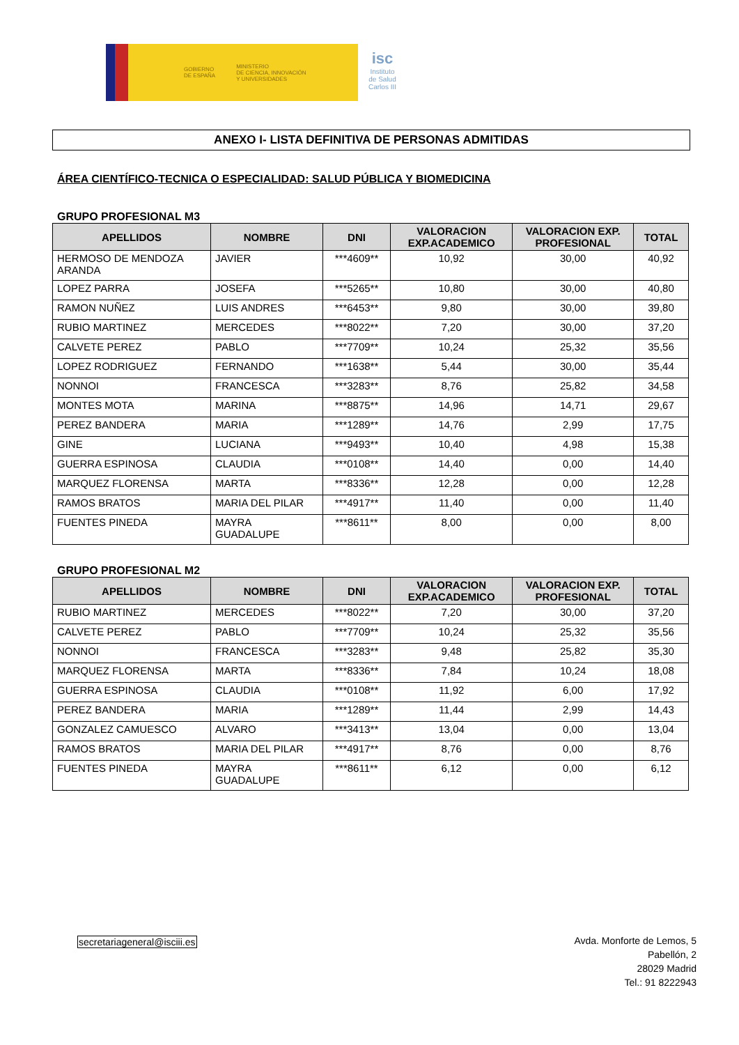GOBIERNO
DE ESPAÑA MINISTERIO
DE CIENCIA, INNOVACIÓN
Y UNIVERSIDADES
isc
Instituto
de Salud
Carlos III
ANEXO I- LISTA DEFINITIVA DE PERSONAS ADMITIDAS
ÁREA CIENTÍFICO-TECNICA O ESPECIALIDAD: SALUD PÚBLICA Y BIOMEDICINA
GRUPO PROFESIONAL M3
| APELLIDOS | NOMBRE | DNI | VALORACION EXP.ACADEMICO | VALORACION EXP. PROFESIONAL | TOTAL |
| --- | --- | --- | --- | --- | --- |
| HERMOSO DE MENDOZA ARANDA | JAVIER | ***4609** | 10,92 | 30,00 | 40,92 |
| LOPEZ PARRA | JOSEFA | ***5265** | 10,80 | 30,00 | 40,80 |
| RAMON NUÑEZ | LUIS ANDRES | ***6453** | 9,80 | 30,00 | 39,80 |
| RUBIO MARTINEZ | MERCEDES | ***8022** | 7,20 | 30,00 | 37,20 |
| CALVETE PEREZ | PABLO | ***7709** | 10,24 | 25,32 | 35,56 |
| LOPEZ RODRIGUEZ | FERNANDO | ***1638** | 5,44 | 30,00 | 35,44 |
| NONNOI | FRANCESCA | ***3283** | 8,76 | 25,82 | 34,58 |
| MONTES MOTA | MARINA | ***8875** | 14,96 | 14,71 | 29,67 |
| PEREZ BANDERA | MARIA | ***1289** | 14,76 | 2,99 | 17,75 |
| GINE | LUCIANA | ***9493** | 10,40 | 4,98 | 15,38 |
| GUERRA ESPINOSA | CLAUDIA | ***0108** | 14,40 | 0,00 | 14,40 |
| MARQUEZ FLORENSA | MARTA | ***8336** | 12,28 | 0,00 | 12,28 |
| RAMOS BRATOS | MARIA DEL PILAR | ***4917** | 11,40 | 0,00 | 11,40 |
| FUENTES PINEDA | MAYRA GUADALUPE | ***8611** | 8,00 | 0,00 | 8,00 |
GRUPO PROFESIONAL M2
| APELLIDOS | NOMBRE | DNI | VALORACION EXP.ACADEMICO | VALORACION EXP. PROFESIONAL | TOTAL |
| --- | --- | --- | --- | --- | --- |
| RUBIO MARTINEZ | MERCEDES | ***8022** | 7,20 | 30,00 | 37,20 |
| CALVETE PEREZ | PABLO | ***7709** | 10,24 | 25,32 | 35,56 |
| NONNOI | FRANCESCA | ***3283** | 9,48 | 25,82 | 35,30 |
| MARQUEZ FLORENSA | MARTA | ***8336** | 7,84 | 10,24 | 18,08 |
| GUERRA ESPINOSA | CLAUDIA | ***0108** | 11,92 | 6,00 | 17,92 |
| PEREZ BANDERA | MARIA | ***1289** | 11,44 | 2,99 | 14,43 |
| GONZALEZ CAMUESCO | ALVARO | ***3413** | 13,04 | 0,00 | 13,04 |
| RAMOS BRATOS | MARIA DEL PILAR | ***4917** | 8,76 | 0,00 | 8,76 |
| FUENTES PINEDA | MAYRA GUADALUPE | ***8611** | 6,12 | 0,00 | 6,12 |
secretariageneral@isciii.es
Avda. Monforte de Lemos, 5
Pabellón, 2
28029 Madrid
Tel.: 91 8222943